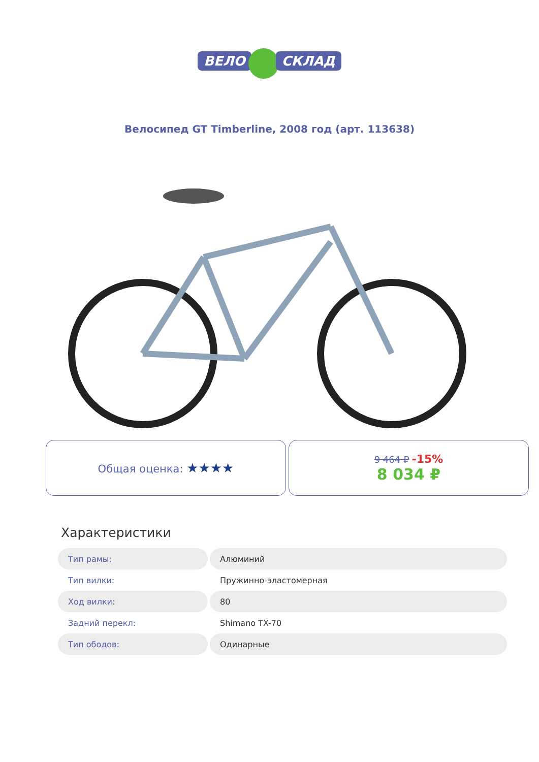ВЕЛО СКЛАД
Велосипед GT Timberline, 2008 год (арт. 113638)
Общая оценка: ★★★★
9 464 ₽ -15%
8 034 ₽
Характеристики
| Тип рамы: | Алюминий |
| Тип вилки: | Пружинно-эластомерная |
| Ход вилки: | 80 |
| Задний перекл: | Shimano TX-70 |
| Тип ободов: | Одинарные |